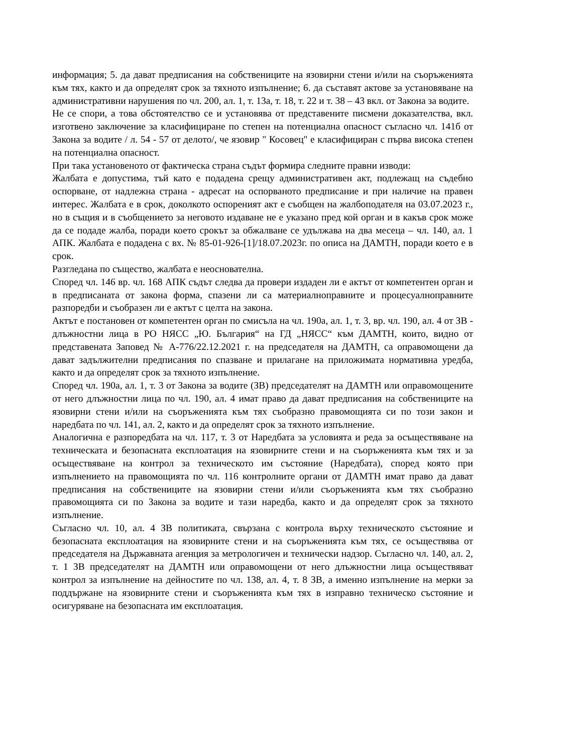информация; 5. да дават предписания на собствениците на язовирни стени и/или на съоръженията към тях, както и да определят срок за тяхното изпълнение; 6. да съставят актове за установяване на административни нарушения по чл. 200, ал. 1, т. 13а, т. 18, т. 22 и т. 38 – 43 вкл. от Закона за водите.
Не се спори, а това обстоятелство се и установява от представените писмени доказателства, вкл. изготвено заключение за класифициране по степен на потенциална опасност съгласно чл. 141б от Закона за водите / л. 54 - 57 от делото/, че язовир " Косовец" е класифициран с първа висока степен на потенциална опасност.
При така установеното от фактическа страна съдът формира следните правни изводи:
Жалбата е допустима, тъй като е подадена срещу административен акт, подлежащ на съдебно оспорване, от надлежна страна - адресат на оспорваното предписание и при наличие на правен интерес. Жалбата е в срок, доколкото оспореният акт е съобщен на жалбоподателя на 03.07.2023 г., но в същия и в съобщението за неговото издаване не е указано пред кой орган и в какъв срок може да се подаде жалба, поради което срокът за обжалване се удължава на два месеца – чл. 140, ал. 1 АПК. Жалбата е подадена с вх. № 85-01-926-[1]/18.07.2023г. по описа на ДАМТН, поради което е в срок.
Разгледана по същество, жалбата е неоснователна.
Според чл. 146 вр. чл. 168 АПК съдът следва да провери издаден ли е актът от компетентен орган и в предписаната от закона форма, спазени ли са материалноправните и процесуалноправните разпоредби и съобразен ли е актът с целта на закона.
Актът е постановен от компетентен орган по смисъла на чл. 190а, ал. 1, т. 3, вр. чл. 190, ал. 4 от ЗВ - длъжностни лица в РО НЯСС „Ю. България“ на ГД „НЯСС“ към ДАМТН, които, видно от представената Заповед № А-776/22.12.2021 г. на председателя на ДАМТН, са оправомощени да дават задължителни предписания по спазване и прилагане на приложимата нормативна уредба, както и да определят срок за тяхното изпълнение.
Според чл. 190а, ал. 1, т. 3 от Закона за водите (ЗВ) председателят на ДАМТН или оправомощените от него длъжностни лица по чл. 190, ал. 4 имат право да дават предписания на собствениците на язовирни стени и/или на съоръженията към тях съобразно правомощията си по този закон и наредбата по чл. 141, ал. 2, както и да определят срок за тяхното изпълнение.
Аналогична е разпоредбата на чл. 117, т. 3 от Наредбата за условията и реда за осъществяване на техническата и безопасната експлоатация на язовирните стени и на съоръженията към тях и за осъществяване на контрол за техническото им състояние (Наредбата), според която при изпълнението на правомощията по чл. 116 контролните органи от ДАМТН имат право да дават предписания на собствениците на язовирни стени и/или съоръженията към тях съобразно правомощията си по Закона за водите и тази наредба, както и да определят срок за тяхното изпълнение.
Съгласно чл. 10, ал. 4 ЗВ политиката, свързана с контрола върху техническото състояние и безопасната експлоатация на язовирните стени и на съоръженията към тях, се осъществява от председателя на Държавната агенция за метрологичен и технически надзор. Съгласно чл. 140, ал. 2, т. 1 ЗВ председателят на ДАМТН или оправомощени от него длъжностни лица осъществяват контрол за изпълнение на дейностите по чл. 138, ал. 4, т. 8 ЗВ, а именно изпълнение на мерки за поддържане на язовирните стени и съоръженията към тях в изправно техническо състояние и осигуряване на безопасната им експлоатация.